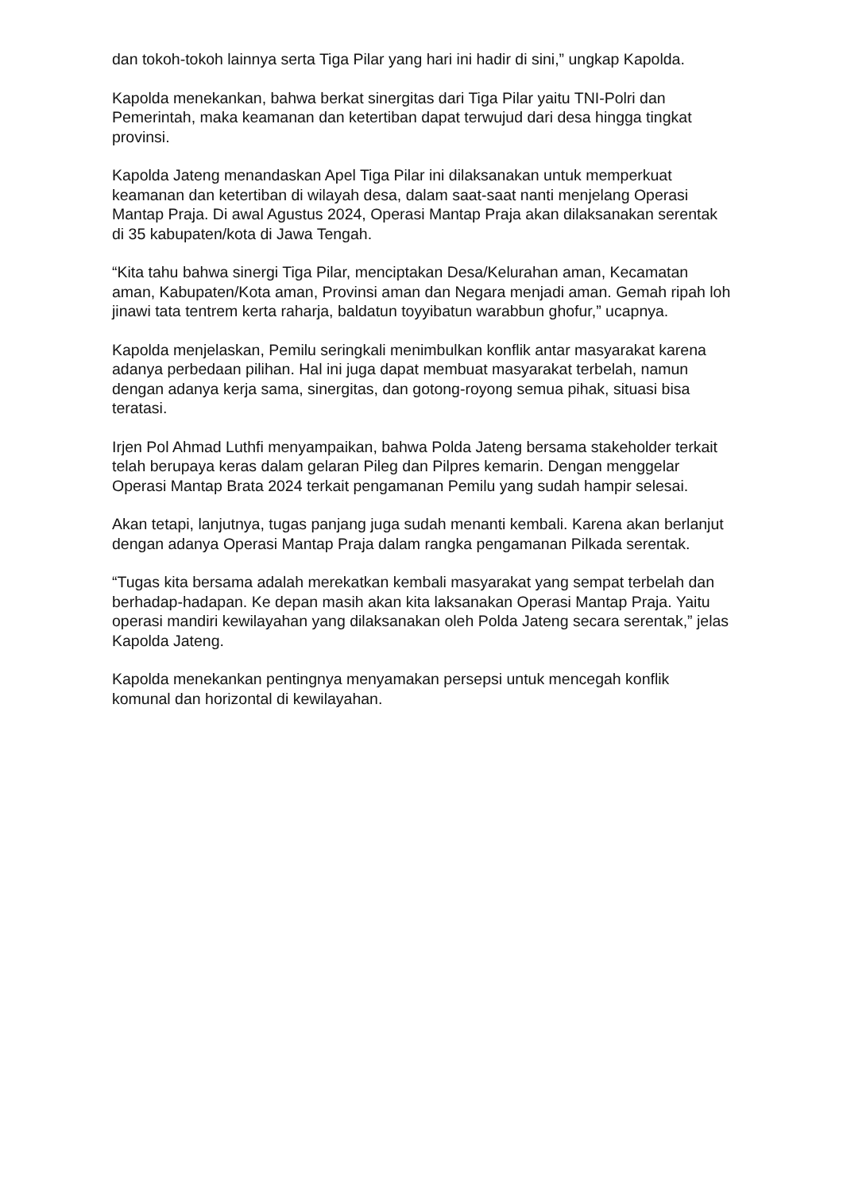dan tokoh-tokoh lainnya serta Tiga Pilar yang hari ini hadir di sini,” ungkap Kapolda.
Kapolda menekankan, bahwa berkat sinergitas dari Tiga Pilar yaitu TNI-Polri dan Pemerintah, maka keamanan dan ketertiban dapat terwujud dari desa hingga tingkat provinsi.
Kapolda Jateng menandaskan Apel Tiga Pilar ini dilaksanakan untuk memperkuat keamanan dan ketertiban di wilayah desa, dalam saat-saat nanti menjelang Operasi Mantap Praja. Di awal Agustus 2024, Operasi Mantap Praja akan dilaksanakan serentak di 35 kabupaten/kota di Jawa Tengah.
“Kita tahu bahwa sinergi Tiga Pilar, menciptakan Desa/Kelurahan aman, Kecamatan aman, Kabupaten/Kota aman, Provinsi aman dan Negara menjadi aman. Gemah ripah loh jinawi tata tentrem kerta raharja, baldatun toyyibatun warabbun ghofur,” ucapnya.
Kapolda menjelaskan, Pemilu seringkali menimbulkan konflik antar masyarakat karena adanya perbedaan pilihan. Hal ini juga dapat membuat masyarakat terbelah, namun dengan adanya kerja sama, sinergitas, dan gotong-royong semua pihak, situasi bisa teratasi.
Irjen Pol Ahmad Luthfi menyampaikan, bahwa Polda Jateng bersama stakeholder terkait telah berupaya keras dalam gelaran Pileg dan Pilpres kemarin. Dengan menggelar Operasi Mantap Brata 2024 terkait pengamanan Pemilu yang sudah hampir selesai.
Akan tetapi, lanjutnya, tugas panjang juga sudah menanti kembali. Karena akan berlanjut dengan adanya Operasi Mantap Praja dalam rangka pengamanan Pilkada serentak.
“Tugas kita bersama adalah merekatkan kembali masyarakat yang sempat terbelah dan berhadap-hadapan. Ke depan masih akan kita laksanakan Operasi Mantap Praja. Yaitu operasi mandiri kewilayahan yang dilaksanakan oleh Polda Jateng secara serentak,” jelas Kapolda Jateng.
Kapolda menekankan pentingnya menyamakan persepsi untuk mencegah konflik komunal dan horizontal di kewilayahan.